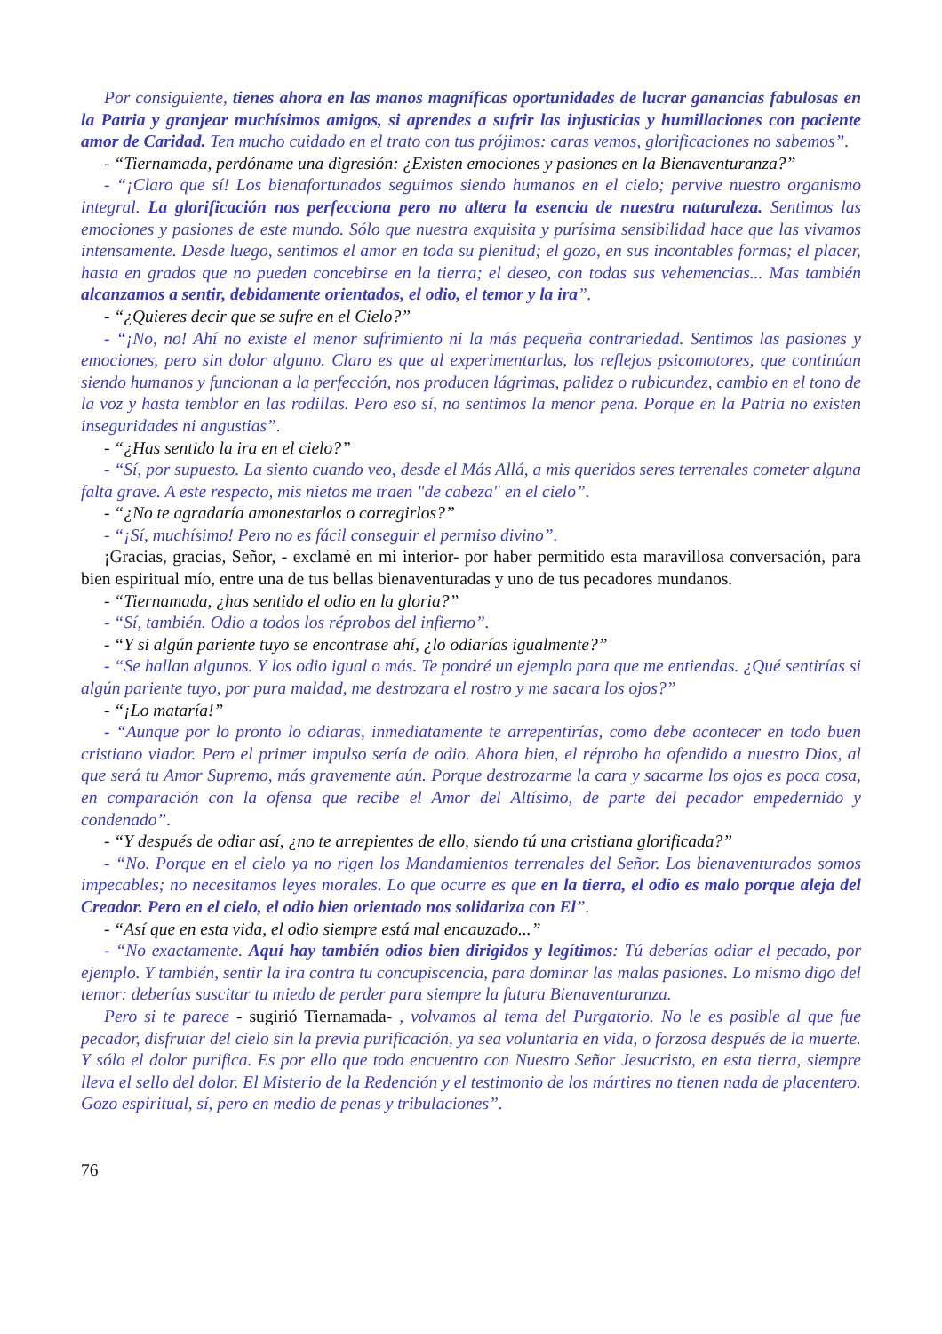Por consiguiente, tienes ahora en las manos magníficas oportunidades de lucrar ganancias fabulosas en la Patria y granjear muchísimos amigos, si aprendes a sufrir las injusticias y humillaciones con paciente amor de Caridad. Ten mucho cuidado en el trato con tus prójimos: caras vemos, glorificaciones no sabemos”.
- “Tiernamada, perdóname una digresión: ¿Existen emociones y pasiones en la Bienaventuranza?”
- “¡Claro que sí! Los bienafortunados seguimos siendo humanos en el cielo; pervive nuestro organismo integral. La glorificación nos perfecciona pero no altera la esencia de nuestra naturaleza. Sentimos las emociones y pasiones de este mundo. Sólo que nuestra exquisita y purísima sensibilidad hace que las vivamos intensamente. Desde luego, sentimos el amor en toda su plenitud; el gozo, en sus incontables formas; el placer, hasta en grados que no pueden concebirse en la tierra; el deseo, con todas sus vehemencias... Mas también alcanzamos a sentir, debidamente orientados, el odio, el temor y la ira”.
- “¿Quieres decir que se sufre en el Cielo?”
- “¡No, no! Ahí no existe el menor sufrimiento ni la más pequeña contrariedad. Sentimos las pasiones y emociones, pero sin dolor alguno. Claro es que al experimentarlas, los reflejos psicomotores, que continúan siendo humanos y funcionan a la perfección, nos producen lágrimas, palidez o rubicundez, cambio en el tono de la voz y hasta temblor en las rodillas. Pero eso sí, no sentimos la menor pena. Porque en la Patria no existen inseguridades ni angustias”.
- “¿Has sentido la ira en el cielo?”
- “Sí, por supuesto. La siento cuando veo, desde el Más Allá, a mis queridos seres terrenales cometer alguna falta grave. A este respecto, mis nietos me traen "de cabeza" en el cielo”.
- “¿No te agradaría amonestarlos o corregirlos?”
- “¡Sí, muchísimo! Pero no es fácil conseguir el permiso divino”.
¡Gracias, gracias, Señor, - exclamé en mi interior- por haber permitido esta maravillosa conversación, para bien espiritual mío, entre una de tus bellas bienaventuradas y uno de tus pecadores mundanos.
- “Tiernamada, ¿has sentido el odio en la gloria?”
- “Sí, también. Odio a todos los réprobos del infierno”.
- “Y si algún pariente tuyo se encontrase ahí, ¿lo odiarías igualmente?”
- “Se hallan algunos. Y los odio igual o más. Te pondré un ejemplo para que me entiendas. ¿Qué sentirías si algún pariente tuyo, por pura maldad, me destrozara el rostro y me sacara los ojos?”
- “¡Lo mataría!”
- “Aunque por lo pronto lo odiaras, inmediatamente te arrepentirías, como debe acontecer en todo buen cristiano viador. Pero el primer impulso sería de odio. Ahora bien, el réprobo ha ofendido a nuestro Dios, al que será tu Amor Supremo, más gravemente aún. Porque destrozarme la cara y sacarme los ojos es poca cosa, en comparación con la ofensa que recibe el Amor del Altísimo, de parte del pecador empedernido y condenado”.
- “Y después de odiar así, ¿no te arrepientes de ello, siendo tú una cristiana glorificada?”
- “No. Porque en el cielo ya no rigen los Mandamientos terrenales del Señor. Los bienaventurados somos impecables; no necesitamos leyes morales. Lo que ocurre es que en la tierra, el odio es malo porque aleja del Creador. Pero en el cielo, el odio bien orientado nos solidariza con El”.
- “Así que en esta vida, el odio siempre está mal encauzado...”
- “No exactamente. Aquí hay también odios bien dirigidos y legítimos: Tú deberías odiar el pecado, por ejemplo. Y también, sentir la ira contra tu concupiscencia, para dominar las malas pasiones. Lo mismo digo del temor: deberías suscitar tu miedo de perder para siempre la futura Bienaventuranza.
Pero si te parece - sugirió Tiernamada- , volvamos al tema del Purgatorio. No le es posible al que fue pecador, disfrutar del cielo sin la previa purificación, ya sea voluntaria en vida, o forzosa después de la muerte. Y sólo el dolor purifica. Es por ello que todo encuentro con Nuestro Señor Jesucristo, en esta tierra, siempre lleva el sello del dolor. El Misterio de la Redención y el testimonio de los mártires no tienen nada de placentero. Gozo espiritual, sí, pero en medio de penas y tribulaciones”.
76